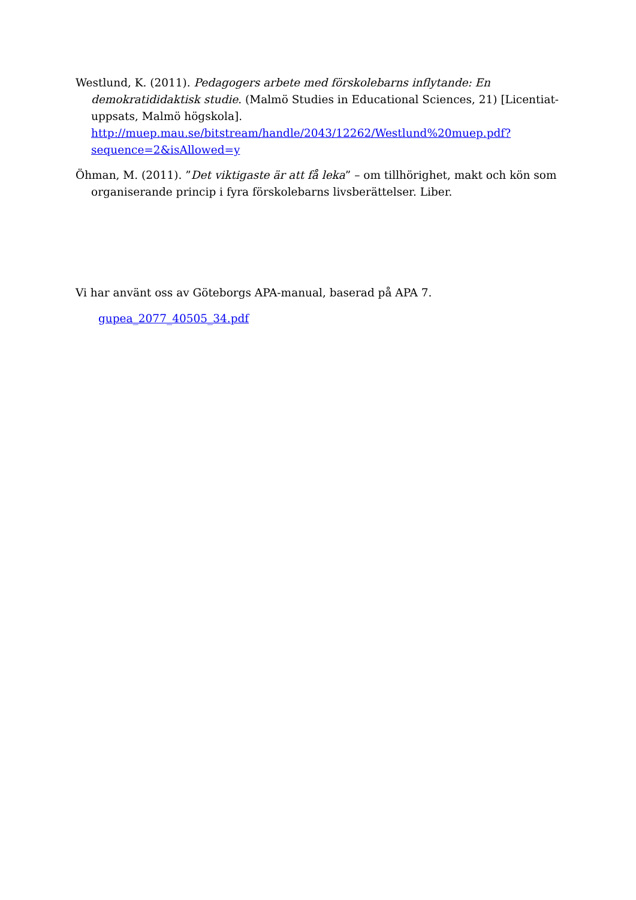Westlund, K. (2011). Pedagogers arbete med förskolebarns inflytande: En demokratididaktisk studie. (Malmö Studies in Educational Sciences, 21) [Licentiat-uppsats, Malmö högskola]. http://muep.mau.se/bitstream/handle/2043/12262/Westlund%20muep.pdf?sequence=2&isAllowed=y
Öhman, M. (2011). ”Det viktigaste är att få leka” – om tillhörighet, makt och kön som organiserande princip i fyra förskolebarns livsberättelser. Liber.
Vi har använt oss av Göteborgs APA-manual, baserad på APA 7.
gupea_2077_40505_34.pdf